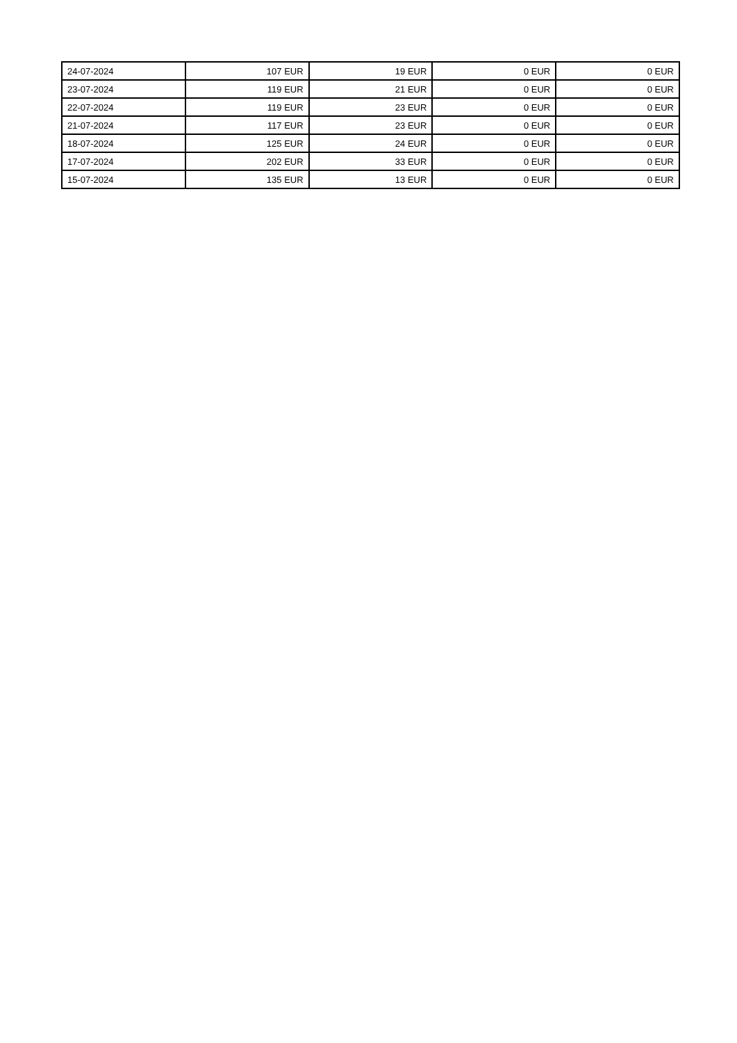| 24-07-2024 | 107 EUR | 19 EUR | 0 EUR | 0 EUR |
| 23-07-2024 | 119 EUR | 21 EUR | 0 EUR | 0 EUR |
| 22-07-2024 | 119 EUR | 23 EUR | 0 EUR | 0 EUR |
| 21-07-2024 | 117 EUR | 23 EUR | 0 EUR | 0 EUR |
| 18-07-2024 | 125 EUR | 24 EUR | 0 EUR | 0 EUR |
| 17-07-2024 | 202 EUR | 33 EUR | 0 EUR | 0 EUR |
| 15-07-2024 | 135 EUR | 13 EUR | 0 EUR | 0 EUR |